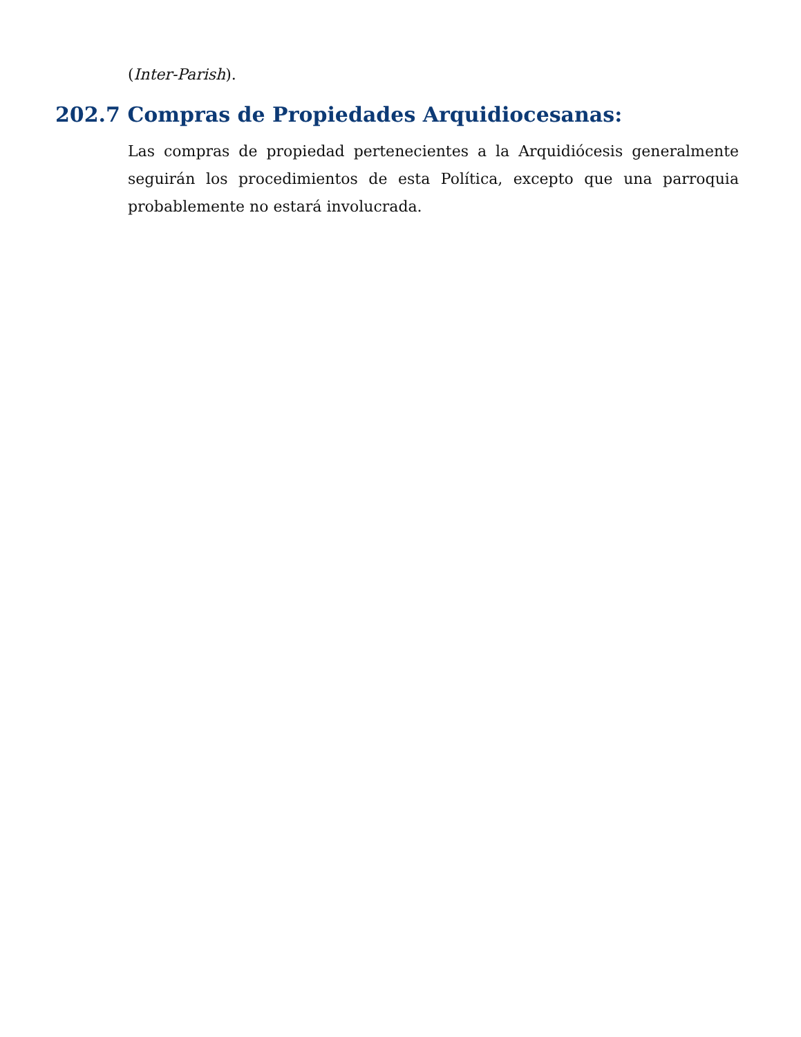(Inter-Parish).
202.7 Compras de Propiedades Arquidiocesanas:
Las compras de propiedad pertenecientes a la Arquidiócesis generalmente seguirán los procedimientos de esta Política, excepto que una parroquia probablemente no estará involucrada.